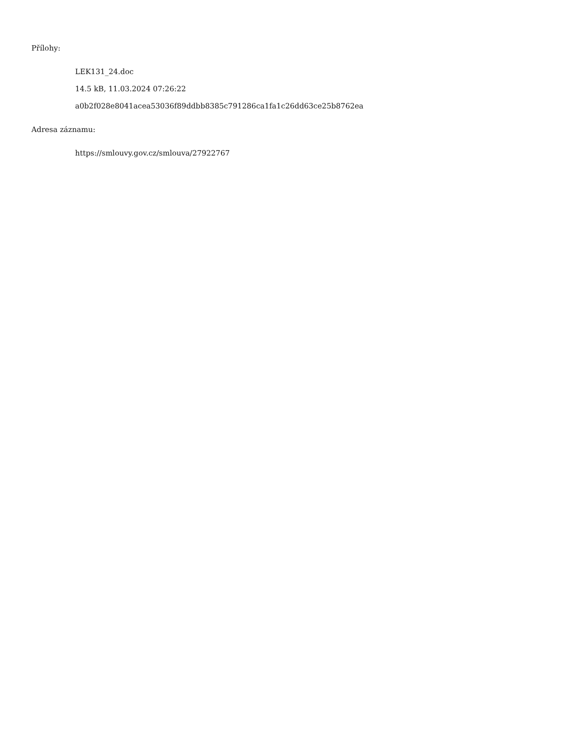Přílohy:
LEK131_24.doc
14.5 kB, 11.03.2024 07:26:22
a0b2f028e8041acea53036f89ddbb8385c791286ca1fa1c26dd63ce25b8762ea
Adresa záznamu:
https://smlouvy.gov.cz/smlouva/27922767